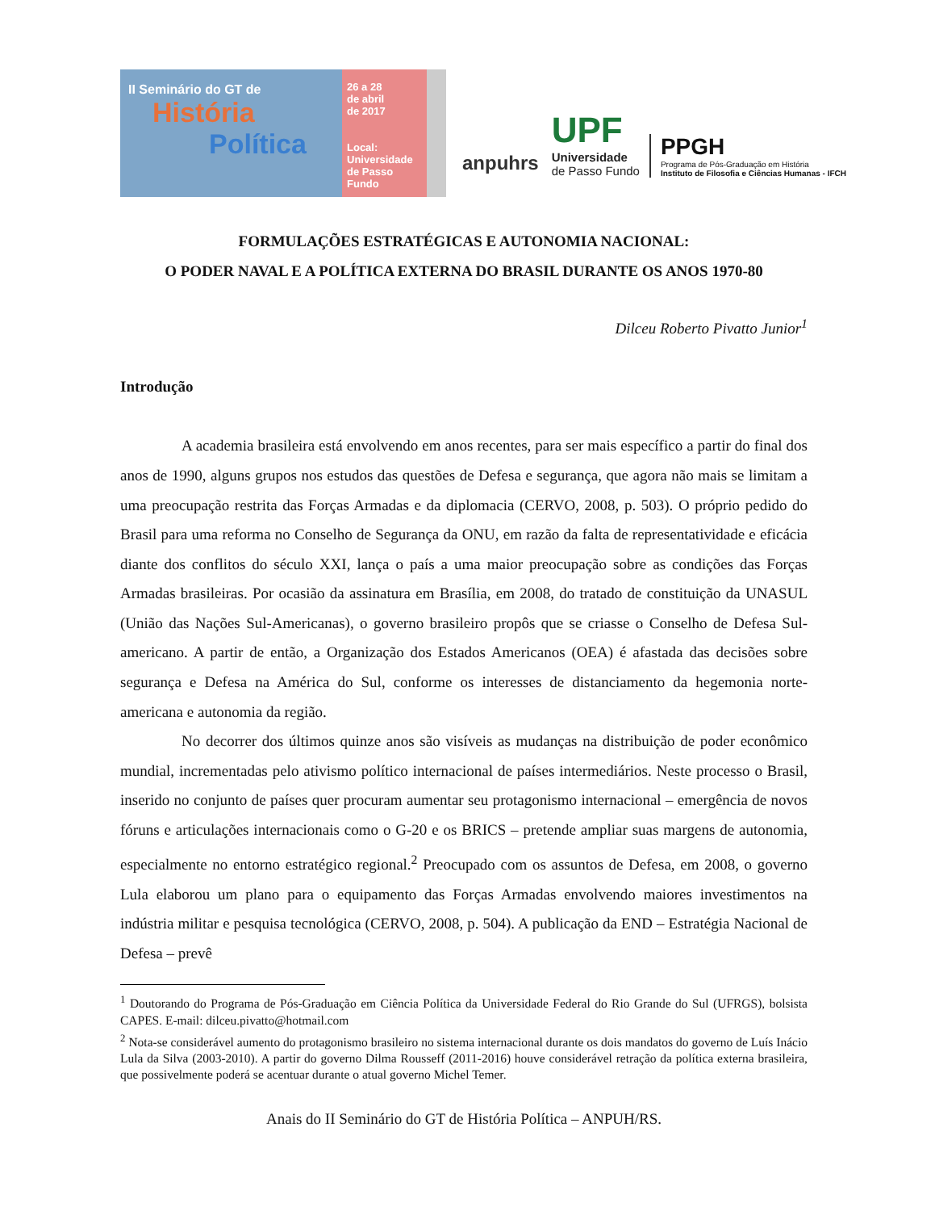II Seminário do GT de
História
Política
26 a 28
de abril
de 2017
Local:
Universidade
de Passo Fundo
anpuhrs
UPF
Universidade
de Passo Fundo
PPGH
Programa de Pós-Graduação em História
Instituto de Filosofia e Ciências Humanas - IFCH
FORMULAÇÕES ESTRATÉGICAS E AUTONOMIA NACIONAL:
O PODER NAVAL E A POLÍTICA EXTERNA DO BRASIL DURANTE OS ANOS 1970-80
Dilceu Roberto Pivatto Junior<sup>1</sup>
Introdução
A academia brasileira está envolvendo em anos recentes, para ser mais específico a partir do final dos anos de 1990, alguns grupos nos estudos das questões de Defesa e segurança, que agora não mais se limitam a uma preocupação restrita das Forças Armadas e da diplomacia (CERVO, 2008, p. 503). O próprio pedido do Brasil para uma reforma no Conselho de Segurança da ONU, em razão da falta de representatividade e eficácia diante dos conflitos do século XXI, lança o país a uma maior preocupação sobre as condições das Forças Armadas brasileiras. Por ocasião da assinatura em Brasília, em 2008, do tratado de constituição da UNASUL (União das Nações Sul-Americanas), o governo brasileiro propôs que se criasse o Conselho de Defesa Sul-americano. A partir de então, a Organização dos Estados Americanos (OEA) é afastada das decisões sobre segurança e Defesa na América do Sul, conforme os interesses de distanciamento da hegemonia norte-americana e autonomia da região.
No decorrer dos últimos quinze anos são visíveis as mudanças na distribuição de poder econômico mundial, incrementadas pelo ativismo político internacional de países intermediários. Neste processo o Brasil, inserido no conjunto de países quer procuram aumentar seu protagonismo internacional – emergência de novos fóruns e articulações internacionais como o G-20 e os BRICS – pretende ampliar suas margens de autonomia, especialmente no entorno estratégico regional.<sup>2</sup> Preocupado com os assuntos de Defesa, em 2008, o governo Lula elaborou um plano para o equipamento das Forças Armadas envolvendo maiores investimentos na indústria militar e pesquisa tecnológica (CERVO, 2008, p. 504). A publicação da END – Estratégia Nacional de Defesa – prevê
<sup>1</sup> Doutorando do Programa de Pós-Graduação em Ciência Política da Universidade Federal do Rio Grande do Sul (UFRGS), bolsista CAPES. E-mail: dilceu.pivatto@hotmail.com
<sup>2</sup> Nota-se considerável aumento do protagonismo brasileiro no sistema internacional durante os dois mandatos do governo de Luís Inácio Lula da Silva (2003-2010). A partir do governo Dilma Rousseff (2011-2016) houve considerável retração da política externa brasileira, que possivelmente poderá se acentuar durante o atual governo Michel Temer.
Anais do II Seminário do GT de História Política – ANPUH/RS.